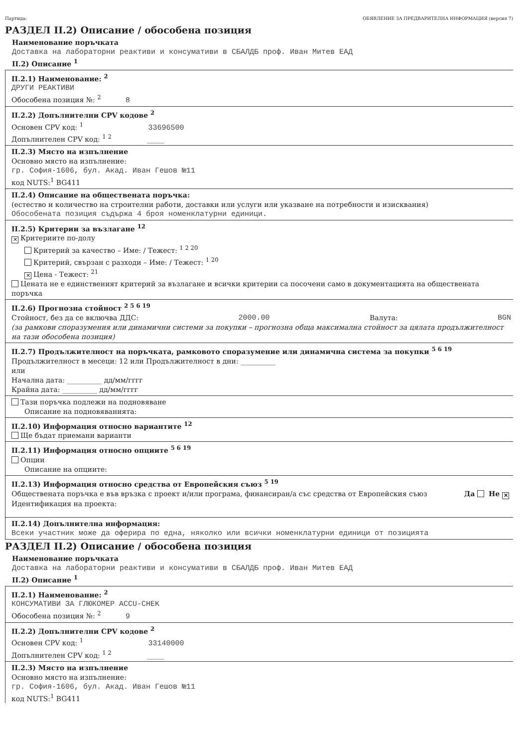Партида: ОБЯВЛЕНИЕ ЗА ПРЕДВАРИТЕЛНА ИНФОРМАЦИЯ (версия 7)
РАЗДЕЛ II.2) Описание / обособена позиция
Наименование поръчката
Доставка на лабораторни реактиви и консумативи в СБАЛДБ проф. Иван Митев ЕАД
II.2) Описание <sup>1</sup>
II.2.1) Наименование: <sup>2</sup>
ДРУГИ РЕАКТИВИ
Обособена позиция №: <sup>2</sup> 8
II.2.2) Допълнителни CPV кодове <sup>2</sup>
Основен CPV код: <sup>1</sup> 33696500
Допълнителен CPV код: <sup>1 2</sup> _____
II.2.3) Място на изпълнение
Основно място на изпълнение:
гр. София-1606, бул. Акад. Иван Гешов №11
код NUTS:<sup>1</sup> BG411
II.2.4) Описание на обществената поръчка:
(естество и количество на строителни работи, доставки или услуги или указване на потребности и изисквания)
Обособената позиция съдържа 4 броя номенклатурни единици.
II.2.5) Критерии за възлагане <sup>12</sup>
✕ Критериите по-долу
Критерий за качество – Име: / Тежест: <sup>1 2 20</sup>
Критерий, свързан с разходи – Име: / Тежест: <sup>1 20</sup>
✕ Цена - Тежест: <sup>21</sup>
Цената не е единственият критерий за възлагане и всички критерии са посочени само в документацията на обществената поръчка
II.2.6) Прогнозна стойност <sup>2 5 6 19</sup>
Стойност, без да се включва ДДС: 2000.00 Валута: BGN
(за рамкови споразумения или динамични системи за покупки – прогнозна обща максимална стойност за цялата продължителност на тази обособена позиция)
II.2.7) Продължителност на поръчката, рамковото споразумение или динамична система за покупки <sup>5 6 19</sup>
Продължителност в месеци: 12 или Продължителност в дни: __________
или
Начална дата: __________ дд/мм/гггг
Крайна дата: __________ дд/мм/гггг
Тази поръчка подлежи на подновяване
Описание на подновяванията:
II.2.10) Информация относно вариантите <sup>12</sup>
Ще бъдат приемани варианти
II.2.11) Информация относно опциите <sup>5 6 19</sup>
Опции
Описание на опциите:
II.2.13) Информация относно средства от Европейския съюз <sup>5 19</sup>
Обществената поръчка е във връзка с проект и/или програма, финансиран/а със средства от Европейския съюз Да Не ✕
Идентификация на проекта:
II.2.14) Допълнителна информация:
Всеки участник може да оферира по една, няколко или всички номенклатурни единици от позицията
РАЗДЕЛ II.2) Описание / обособена позиция
Наименование поръчката
Доставка на лабораторни реактиви и консумативи в СБАЛДБ проф. Иван Митев ЕАД
II.2) Описание <sup>1</sup>
II.2.1) Наименование: <sup>2</sup>
КОНСУМАТИВИ ЗА ГЛЮКОМЕР ACCU-CHEK
Обособена позиция №: <sup>2</sup> 9
II.2.2) Допълнителни CPV кодове <sup>2</sup>
Основен CPV код: <sup>1</sup> 33140000
Допълнителен CPV код: <sup>1 2</sup> _____
II.2.3) Място на изпълнение
Основно място на изпълнение:
гр. София-1606, бул. Акад. Иван Гешов №11
код NUTS:<sup>1</sup> BG411